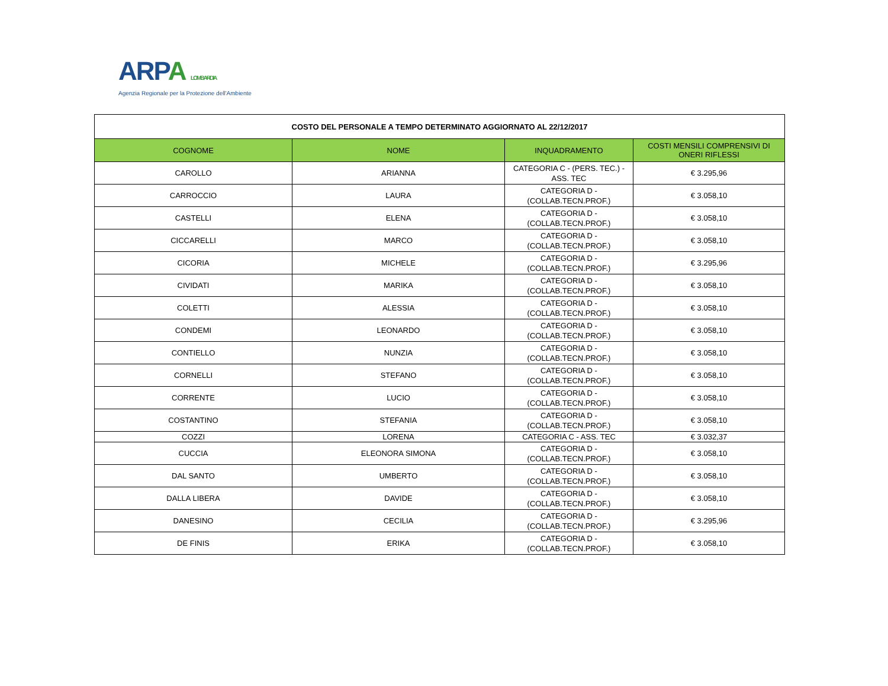ARPA LOMBARDIA
Agenzia Regionale per la Protezione dell'Ambiente
| COSTO DEL PERSONALE A TEMPO DETERMINATO AGGIORNATO AL 22/12/2017 | | | |
| COGNOME | NOME | INQUADRAMENTO | COSTI MENSILI COMPRENSIVI DI ONERI RIFLESSI |
| CAROLLO | ARIANNA | CATEGORIA C - (PERS. TEC.) - ASS. TEC | € 3.295,96 |
| CARROCCIO | LAURA | CATEGORIA D - (COLLAB.TECN.PROF.) | € 3.058,10 |
| CASTELLI | ELENA | CATEGORIA D - (COLLAB.TECN.PROF.) | € 3.058,10 |
| CICCARELLI | MARCO | CATEGORIA D - (COLLAB.TECN.PROF.) | € 3.058,10 |
| CICORIA | MICHELE | CATEGORIA D - (COLLAB.TECN.PROF.) | € 3.295,96 |
| CIVIDATI | MARIKA | CATEGORIA D - (COLLAB.TECN.PROF.) | € 3.058,10 |
| COLETTI | ALESSIA | CATEGORIA D - (COLLAB.TECN.PROF.) | € 3.058,10 |
| CONDEMI | LEONARDO | CATEGORIA D - (COLLAB.TECN.PROF.) | € 3.058,10 |
| CONTIELLO | NUNZIA | CATEGORIA D - (COLLAB.TECN.PROF.) | € 3.058,10 |
| CORNELLI | STEFANO | CATEGORIA D - (COLLAB.TECN.PROF.) | € 3.058,10 |
| CORRENTE | LUCIO | CATEGORIA D - (COLLAB.TECN.PROF.) | € 3.058,10 |
| COSTANTINO | STEFANIA | CATEGORIA D - (COLLAB.TECN.PROF.) | € 3.058,10 |
| COZZI | LORENA | CATEGORIA C - ASS. TEC | € 3.032,37 |
| CUCCIA | ELEONORA SIMONA | CATEGORIA D - (COLLAB.TECN.PROF.) | € 3.058,10 |
| DAL SANTO | UMBERTO | CATEGORIA D - (COLLAB.TECN.PROF.) | € 3.058,10 |
| DALLA LIBERA | DAVIDE | CATEGORIA D - (COLLAB.TECN.PROF.) | € 3.058,10 |
| DANESINO | CECILIA | CATEGORIA D - (COLLAB.TECN.PROF.) | € 3.295,96 |
| DE FINIS | ERIKA | CATEGORIA D - (COLLAB.TECN.PROF.) | € 3.058,10 |